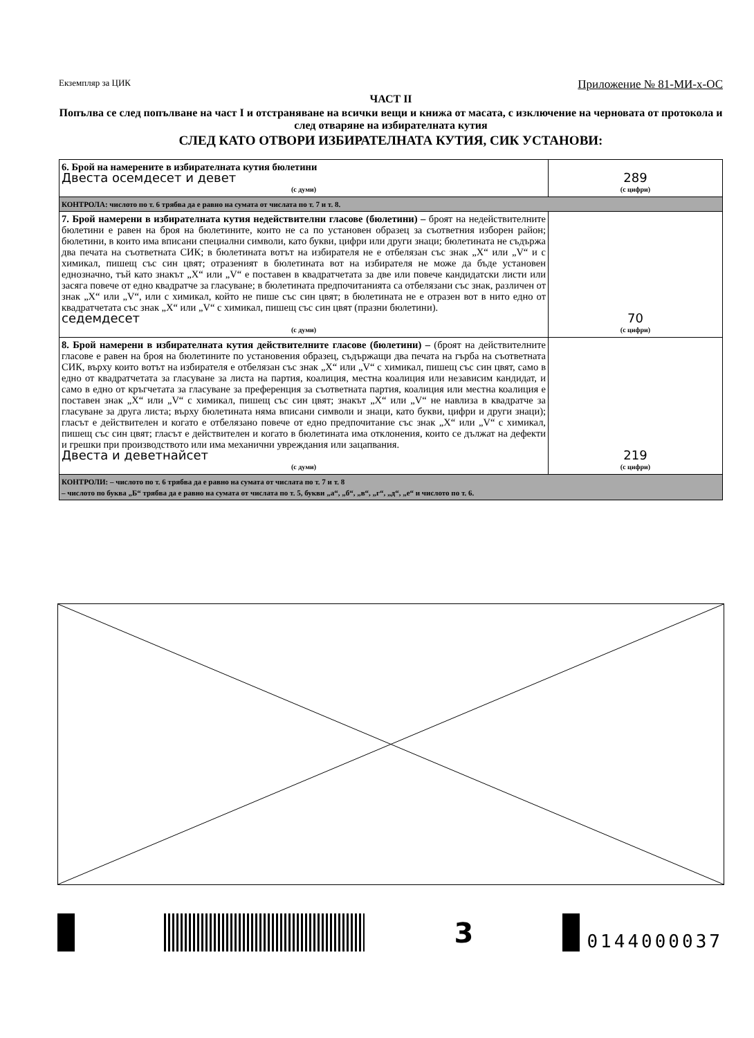Екземпляр за ЦИК Приложение № 81-МИ-х-ОС
ЧАСТ II
Попълва се след попълване на част I и отстраняване на всички вещи и книжа от масата, с изключение на черновата от протокола и след отваряне на избирателната кутия
СЛЕД КАТО ОТВОРИ ИЗБИРАТЕЛНАТА КУТИЯ, СИК УСТАНОВИ:
| 6. Брой на намерените в избирателната кутия бюлетини Двеста осемдесет и девет (с думи) | 289 (с цифри) |
| КОНТРОЛА: числото по т. 6 трябва да е равно на сумата от числата по т. 7 и т. 8. | |
| 7. Брой намерени в избирателната кутия недействителни гласове (бюлетини) – броят на недействителните бюлетини е равен на броя на бюлетините, които не са по установен образец за съответния изборен район; бюлетини, в които има вписани специални символи, като букви, цифри или други знаци; бюлетината не съдържа два печата на съответната СИК; в бюлетината вотът на избирателя не е отбелязан със знак „X“ или „V“ и с химикал, пишещ със син цвят; отразеният в бюлетината вот на избирателя не може да бъде установен еднозначно, тъй като знакът „X“ или „V“ е поставен в квадратчетата за две или повече кандидатски листи или засяга повече от едно квадратче за гласуване; в бюлетината предпочитанията са отбелязани със знак, различен от знак „X“ или „V“, или с химикал, който не пише със син цвят; в бюлетината не е отразен вот в нито едно от квадратчетата със знак „X“ или „V“ с химикал, пишещ със син цвят (празни бюлетини). седемдесет (с думи) | 70 (с цифри) |
| 8. Брой намерени в избирателната кутия действителните гласове (бюлетини) – (броят на действителните гласове е равен на броя на бюлетините по установения образец, съдържащи два печата на гърба на съответната СИК, върху които вотът на избирателя е отбелязан със знак „X“ или „V“ с химикал, пишещ със син цвят, само в едно от квадратчетата за гласуване за листа на партия, коалиция, местна коалиция или независим кандидат, и само в едно от кръгчетата за гласуване за преференция за съответната партия, коалиция или местна коалиция е поставен знак „X“ или „V“ с химикал, пишещ със син цвят; знакът „X“ или „V“ не навлиза в квадратче за гласуване за друга листа; върху бюлетината няма вписани символи и знаци, като букви, цифри и други знаци); гласът е действителен и когато е отбелязано повече от едно предпочитание със знак „X“ или „V“ с химикал, пишещ със син цвят; гласът е действителен и когато в бюлетината има отклонения, които се дължат на дефекти и грешки при производството или има механични увреждания или зацапвания. Двеста и деветнайсет (с думи) | 219 (с цифри) |
| КОНТРОЛИ: – числото по т. 6 трябва да е равно на сумата от числата по т. 7 и т. 8 – числото по буква „Б“ трябва да е равно на сумата от числата по т. 5, букви „а“, „б“, „в“, „г“, „д“, „е“ и числото по т. 6. | |
3
0144000037